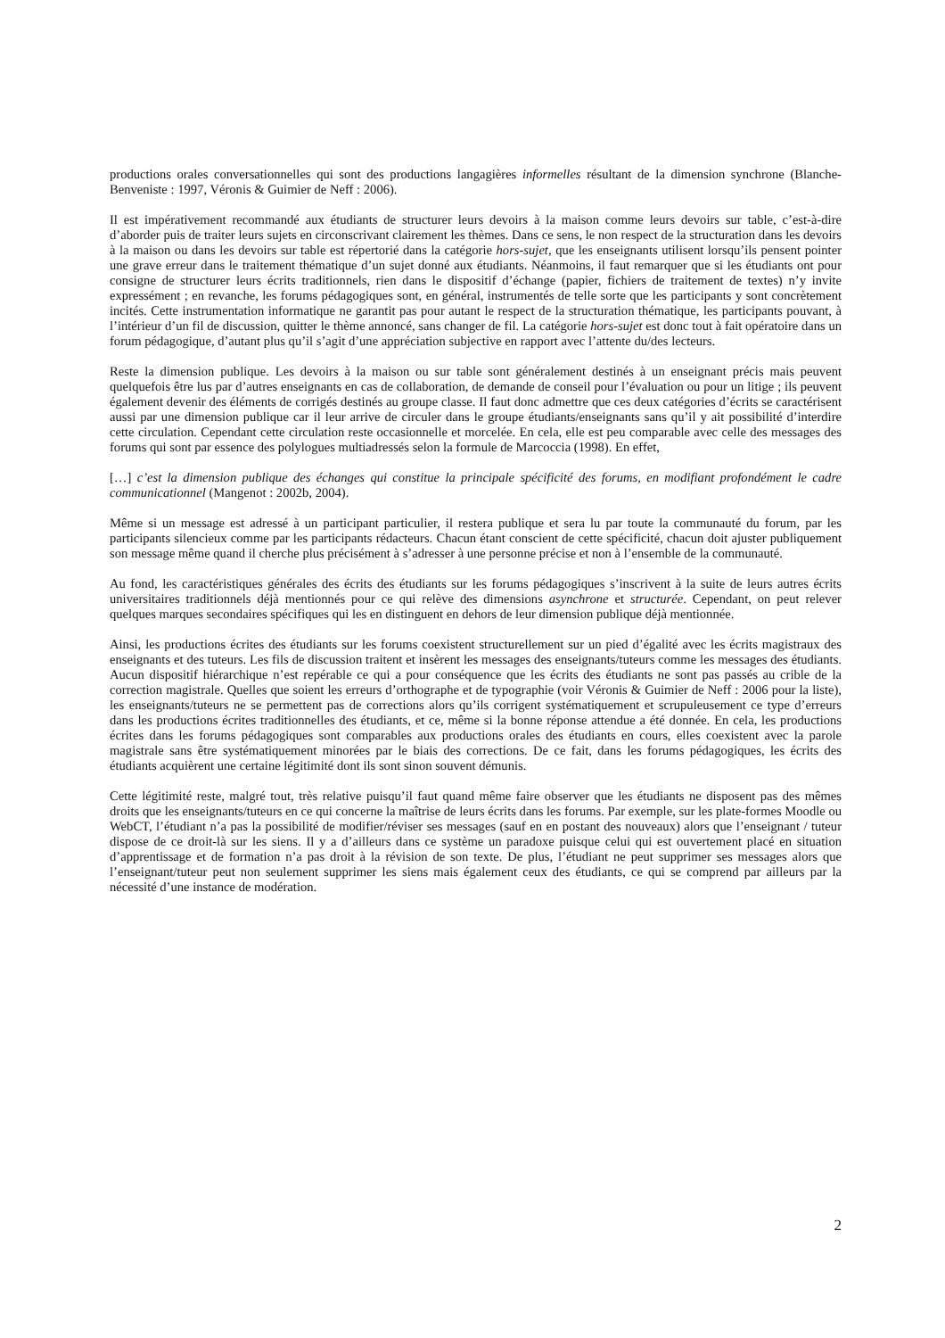productions orales conversationnelles qui sont des productions langagières informelles résultant de la dimension synchrone (Blanche-Benveniste : 1997, Véronis & Guimier de Neff : 2006).
Il est impérativement recommandé aux étudiants de structurer leurs devoirs à la maison comme leurs devoirs sur table, c’est-à-dire d’aborder puis de traiter leurs sujets en circonscrivant clairement les thèmes. Dans ce sens, le non respect de la structuration dans les devoirs à la maison ou dans les devoirs sur table est répertorié dans la catégorie hors-sujet, que les enseignants utilisent lorsqu’ils pensent pointer une grave erreur dans le traitement thématique d’un sujet donné aux étudiants. Néanmoins, il faut remarquer que si les étudiants ont pour consigne de structurer leurs écrits traditionnels, rien dans le dispositif d’échange (papier, fichiers de traitement de textes) n’y invite expressément ; en revanche, les forums pédagogiques sont, en général, instrumentés de telle sorte que les participants y sont concrètement incités. Cette instrumentation informatique ne garantit pas pour autant le respect de la structuration thématique, les participants pouvant, à l’intérieur d’un fil de discussion, quitter le thème annoncé, sans changer de fil. La catégorie hors-sujet est donc tout à fait opératoire dans un forum pédagogique, d’autant plus qu’il s’agit d’une appréciation subjective en rapport avec l’attente du/des lecteurs.
Reste la dimension publique. Les devoirs à la maison ou sur table sont généralement destinés à un enseignant précis mais peuvent quelquefois être lus par d’autres enseignants en cas de collaboration, de demande de conseil pour l’évaluation ou pour un litige ; ils peuvent également devenir des éléments de corrigés destinés au groupe classe. Il faut donc admettre que ces deux catégories d’écrits se caractérisent aussi par une dimension publique car il leur arrive de circuler dans le groupe étudiants/enseignants sans qu’il y ait possibilité d’interdire cette circulation. Cependant cette circulation reste occasionnelle et morcelée. En cela, elle est peu comparable avec celle des messages des forums qui sont par essence des polylogues multiadressés selon la formule de Marcoccia (1998). En effet,
[…] c’est la dimension publique des échanges qui constitue la principale spécificité des forums, en modifiant profondément le cadre communicationnel (Mangenot : 2002b, 2004).
Même si un message est adressé à un participant particulier, il restera publique et sera lu par toute la communauté du forum, par les participants silencieux comme par les participants rédacteurs. Chacun étant conscient de cette spécificité, chacun doit ajuster publiquement son message même quand il cherche plus précisément à s’adresser à une personne précise et non à l’ensemble de la communauté.
Au fond, les caractéristiques générales des écrits des étudiants sur les forums pédagogiques s’inscrivent à la suite de leurs autres écrits universitaires traditionnels déjà mentionnés pour ce qui relève des dimensions asynchrone et structurée. Cependant, on peut relever quelques marques secondaires spécifiques qui les en distinguent en dehors de leur dimension publique déjà mentionnée.
Ainsi, les productions écrites des étudiants sur les forums coexistent structurellement sur un pied d’égalité avec les écrits magistraux des enseignants et des tuteurs. Les fils de discussion traitent et insèrent les messages des enseignants/tuteurs comme les messages des étudiants. Aucun dispositif hiérarchique n’est repérable ce qui a pour conséquence que les écrits des étudiants ne sont pas passés au crible de la correction magistrale. Quelles que soient les erreurs d’orthographe et de typographie (voir Véronis & Guimier de Neff : 2006 pour la liste), les enseignants/tuteurs ne se permettent pas de corrections alors qu’ils corrigent systématiquement et scrupuleusement ce type d’erreurs dans les productions écrites traditionnelles des étudiants, et ce, même si la bonne réponse attendue a été donnée. En cela, les productions écrites dans les forums pédagogiques sont comparables aux productions orales des étudiants en cours, elles coexistent avec la parole magistrale sans être systématiquement minorées par le biais des corrections. De ce fait, dans les forums pédagogiques, les écrits des étudiants acquièrent une certaine légitimité dont ils sont sinon souvent démunis.
Cette légitimité reste, malgré tout, très relative puisqu’il faut quand même faire observer que les étudiants ne disposent pas des mêmes droits que les enseignants/tuteurs en ce qui concerne la maîtrise de leurs écrits dans les forums. Par exemple, sur les plate-formes Moodle ou WebCT, l’étudiant n’a pas la possibilité de modifier/réviser ses messages (sauf en en postant des nouveaux) alors que l’enseignant / tuteur dispose de ce droit-là sur les siens. Il y a d’ailleurs dans ce système un paradoxe puisque celui qui est ouvertement placé en situation d’apprentissage et de formation n’a pas droit à la révision de son texte. De plus, l’étudiant ne peut supprimer ses messages alors que l’enseignant/tuteur peut non seulement supprimer les siens mais également ceux des étudiants, ce qui se comprend par ailleurs par la nécessité d’une instance de modération.
2